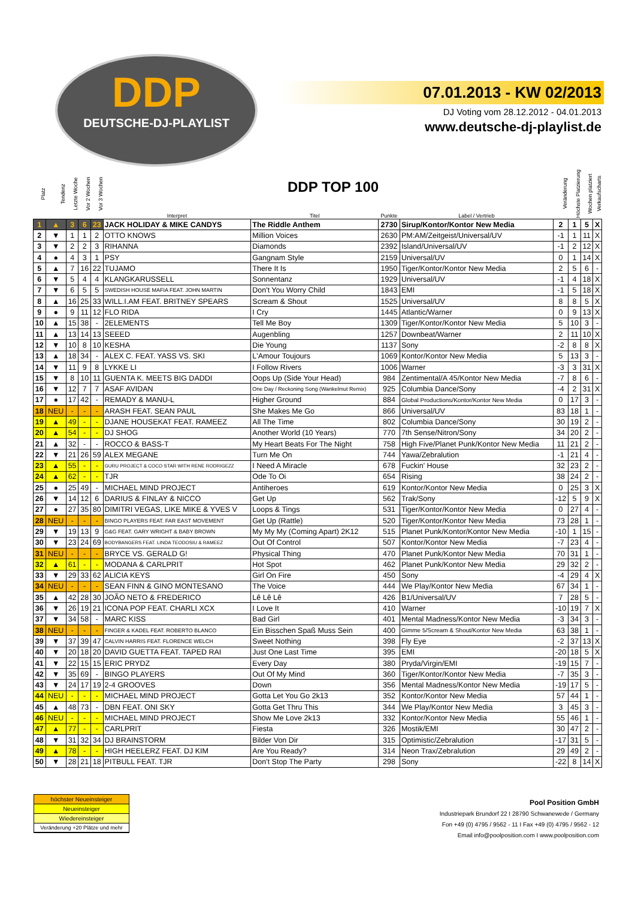DDP
DEUTSCHE-DJ-PLAYLIST
07.01.2013 - KW 02/2013
DJ Voting vom 28.12.2012 - 04.01.2013
www.deutsche-dj-playlist.de
DDP TOP 100
| Platz | Tendenz | Letzte Woche | Vor 2 Wochen | Vor 3 Wochen | Interpret | Titel | Punkte | Label / Vertrieb | Veränderung | Höchste Platzierung | Wochen platziert | Verkaufscharts |
| --- | --- | --- | --- | --- | --- | --- | --- | --- | --- | --- | --- | --- |
| 1 | ▲ | 3 | 6 | 23 | JACK HOLIDAY & MIKE CANDYS | The Riddle Anthem | 2730 | Sirup/Kontor/Kontor New Media | 2 | 1 | 5 | X |
| 2 | ▼ | 1 | 1 | 2 | OTTO KNOWS | Million Voices | 2630 | PM:AM/Zeitgeist/Universal/UV | -1 | 1 | 11 | X |
| 3 | ▼ | 2 | 2 | 3 | RIHANNA | Diamonds | 2392 | Island/Universal/UV | -1 | 2 | 12 | X |
| 4 | ● | 4 | 3 | 1 | PSY | Gangnam Style | 2159 | Universal/UV | 0 | 1 | 14 | X |
| 5 | ▲ | 7 | 16 | 22 | TUJAMO | There It Is | 1950 | Tiger/Kontor/Kontor New Media | 2 | 5 | 6 | - |
| 6 | ▼ | 5 | 4 | 4 | KLANGKARUSSELL | Sonnentanz | 1929 | Universal/UV | -1 | 4 | 18 | X |
| 7 | ▼ | 6 | 5 | 5 | SWEDISH HOUSE MAFIA FEAT. JOHN MARTIN | Don't You Worry Child | 1843 | EMI | -1 | 5 | 18 | X |
| 8 | ▲ | 16 | 25 | 33 | WILL.I.AM FEAT. BRITNEY SPEARS | Scream & Shout | 1525 | Universal/UV | 8 | 8 | 5 | X |
| 9 | ● | 9 | 11 | 12 | FLO RIDA | I Cry | 1445 | Atlantic/Warner | 0 | 9 | 13 | X |
| 10 | ▲ | 15 | 38 | - | 2ELEMENTS | Tell Me Boy | 1309 | Tiger/Kontor/Kontor New Media | 5 | 10 | 3 | - |
| 11 | ▲ | 13 | 14 | 13 | SEEED | Augenbling | 1257 | Downbeat/Warner | 2 | 11 | 10 | X |
| 12 | ▼ | 10 | 8 | 10 | KESHA | Die Young | 1137 | Sony | -2 | 8 | 8 | X |
| 13 | ▲ | 18 | 34 | - | ALEX C. FEAT. YASS VS. SKI | L'Amour Toujours | 1069 | Kontor/Kontor New Media | 5 | 13 | 3 | - |
| 14 | ▼ | 11 | 9 | 8 | LYKKE LI | I Follow Rivers | 1006 | Warner | -3 | 3 | 31 | X |
| 15 | ▼ | 8 | 10 | 11 | GUENTA K. MEETS BIG DADDI | Oops Up (Side Your Head) | 984 | Zentimental/A 45/Kontor New Media | -7 | 8 | 6 | - |
| 16 | ▼ | 12 | 7 | 7 | ASAF AVIDAN | One Day / Reckoning Song (Wankelmut Remix) | 925 | Columbia Dance/Sony | -4 | 2 | 31 | X |
| 17 | ● | 17 | 42 | - | REMADY & MANU-L | Higher Ground | 884 | Global Productions/Kontor/Kontor New Media | 0 | 17 | 3 | - |
| 18 | NEU | - | - | - | ARASH FEAT. SEAN PAUL | She Makes Me Go | 866 | Universal/UV | 83 | 18 | 1 | - |
| 19 | ▲ | 49 | - | - | DJANE HOUSEKAT FEAT. RAMEEZ | All The Time | 802 | Columbia Dance/Sony | 30 | 19 | 2 | - |
| 20 | ▲ | 54 | - | - | DJ SHOG | Another World (10 Years) | 770 | 7th Sense/Nitron/Sony | 34 | 20 | 2 | - |
| 21 | ▲ | 32 | - | - | ROCCO & BASS-T | My Heart Beats For The Night | 758 | High Five/Planet Punk/Kontor New Media | 11 | 21 | 2 | - |
| 22 | ▼ | 21 | 26 | 59 | ALEX MEGANE | Turn Me On | 744 | Yawa/Zebralution | -1 | 21 | 4 | - |
| 23 | ▲ | 55 | - | - | GURU PROJECT & COCO STAR WITH RENE RODRIGEZZ | I Need A Miracle | 678 | Fuckin' House | 32 | 23 | 2 | - |
| 24 | ▲ | 62 | - | - | TJR | Ode To Oi | 654 | Rising | 38 | 24 | 2 | - |
| 25 | ● | 25 | 49 | - | MICHAEL MIND PROJECT | Antiheroes | 619 | Kontor/Kontor New Media | 0 | 25 | 3 | X |
| 26 | ▼ | 14 | 12 | 6 | DARIUS & FINLAY & NICCO | Get Up | 562 | Trak/Sony | -12 | 5 | 9 | X |
| 27 | ● | 27 | 35 | 80 | DIMITRI VEGAS, LIKE MIKE & YVES V | Loops & Tings | 531 | Tiger/Kontor/Kontor New Media | 0 | 27 | 4 | - |
| 28 | NEU | - | - | - | BINGO PLAYERS FEAT. FAR EAST MOVEMENT | Get Up (Rattle) | 520 | Tiger/Kontor/Kontor New Media | 73 | 28 | 1 | - |
| 29 | ▼ | 19 | 13 | 9 | G&G FEAT. GARY WRIGHT & BABY BROWN | My My My (Coming Apart) 2K12 | 515 | Planet Punk/Kontor/Kontor New Media | -10 | 1 | 15 | - |
| 30 | ▼ | 23 | 24 | 69 | BODYBANGERS FEAT. LINDA TEODOSIU & RAMEEZ | Out Of Control | 507 | Kontor/Kontor New Media | -7 | 23 | 4 | - |
| 31 | NEU | - | - | - | BRYCE VS. GERALD G! | Physical Thing | 470 | Planet Punk/Kontor New Media | 70 | 31 | 1 | - |
| 32 | ▲ | 61 | - | - | MODANA & CARLPRIT | Hot Spot | 462 | Planet Punk/Kontor New Media | 29 | 32 | 2 | - |
| 33 | ▼ | 29 | 33 | 62 | ALICIA KEYS | Girl On Fire | 450 | Sony | -4 | 29 | 4 | X |
| 34 | NEU | - | - | - | SEAN FINN & GINO MONTESANO | The Voice | 444 | We Play/Kontor New Media | 67 | 34 | 1 | - |
| 35 | ▲ | 42 | 28 | 30 | JOÃO NETO & FREDERICO | Lê Lê Lê | 426 | B1/Universal/UV | 7 | 28 | 5 | - |
| 36 | ▼ | 26 | 19 | 21 | ICONA POP FEAT. CHARLI XCX | I Love It | 410 | Warner | -10 | 19 | 7 | X |
| 37 | ▼ | 34 | 58 | - | MARC KISS | Bad Girl | 401 | Mental Madness/Kontor New Media | -3 | 34 | 3 | - |
| 38 | NEU | - | - | - | FINGER & KADEL FEAT. ROBERTO BLANCO | Ein Bisschen Spaß Muss Sein | 400 | Gimme 5/Scream & Shout/Kontor New Media | 63 | 38 | 1 | - |
| 39 | ▼ | 37 | 39 | 47 | CALVIN HARRIS FEAT. FLORENCE WELCH | Sweet Nothing | 398 | Fly Eye | -2 | 37 | 13 | X |
| 40 | ▼ | 20 | 18 | 20 | DAVID GUETTA FEAT. TAPED RAI | Just One Last Time | 395 | EMI | -20 | 18 | 5 | X |
| 41 | ▼ | 22 | 15 | 15 | ERIC PRYDZ | Every Day | 380 | Pryda/Virgin/EMI | -19 | 15 | 7 | - |
| 42 | ▼ | 35 | 69 | - | BINGO PLAYERS | Out Of My Mind | 360 | Tiger/Kontor/Kontor New Media | -7 | 35 | 3 | - |
| 43 | ▼ | 24 | 17 | 19 | 2-4 GROOVES | Down | 356 | Mental Madness/Kontor New Media | -19 | 17 | 5 | - |
| 44 | NEU | - | - | - | MICHAEL MIND PROJECT | Gotta Let You Go 2k13 | 352 | Kontor/Kontor New Media | 57 | 44 | 1 | - |
| 45 | ▲ | 48 | 73 | - | DBN FEAT. ONI SKY | Gotta Get Thru This | 344 | We Play/Kontor New Media | 3 | 45 | 3 | - |
| 46 | NEU | - | - | - | MICHAEL MIND PROJECT | Show Me Love 2k13 | 332 | Kontor/Kontor New Media | 55 | 46 | 1 | - |
| 47 | ▲ | 77 | - | - | CARLPRIT | Fiesta | 326 | Mostik/EMI | 30 | 47 | 2 | - |
| 48 | ▼ | 31 | 32 | 34 | DJ BRAINSTORM | Bilder Von Dir | 315 | Optimistic/Zebralution | -17 | 31 | 5 | - |
| 49 | ▲ | 78 | - | - | HIGH HEELERZ FEAT. DJ KIM | Are You Ready? | 314 | Neon Trax/Zebralution | 29 | 49 | 2 | - |
| 50 | ▼ | 28 | 21 | 18 | PITBULL FEAT. TJR | Don't Stop The Party | 298 | Sony | -22 | 8 | 14 | X |
höchster Neueinsteiger
Neueinsteiger
Wiedereinsteiger
Veränderung +20 Plätze und mehr
Pool Position GmbH
Industriepark Brundorf 22 I 28790 Schwanewede / Germany
Fon +49 (0) 4795 / 9562 - 11 I Fax +49 (0) 4795 / 9562 - 12
Email info@poolposition.com I www.poolposition.com